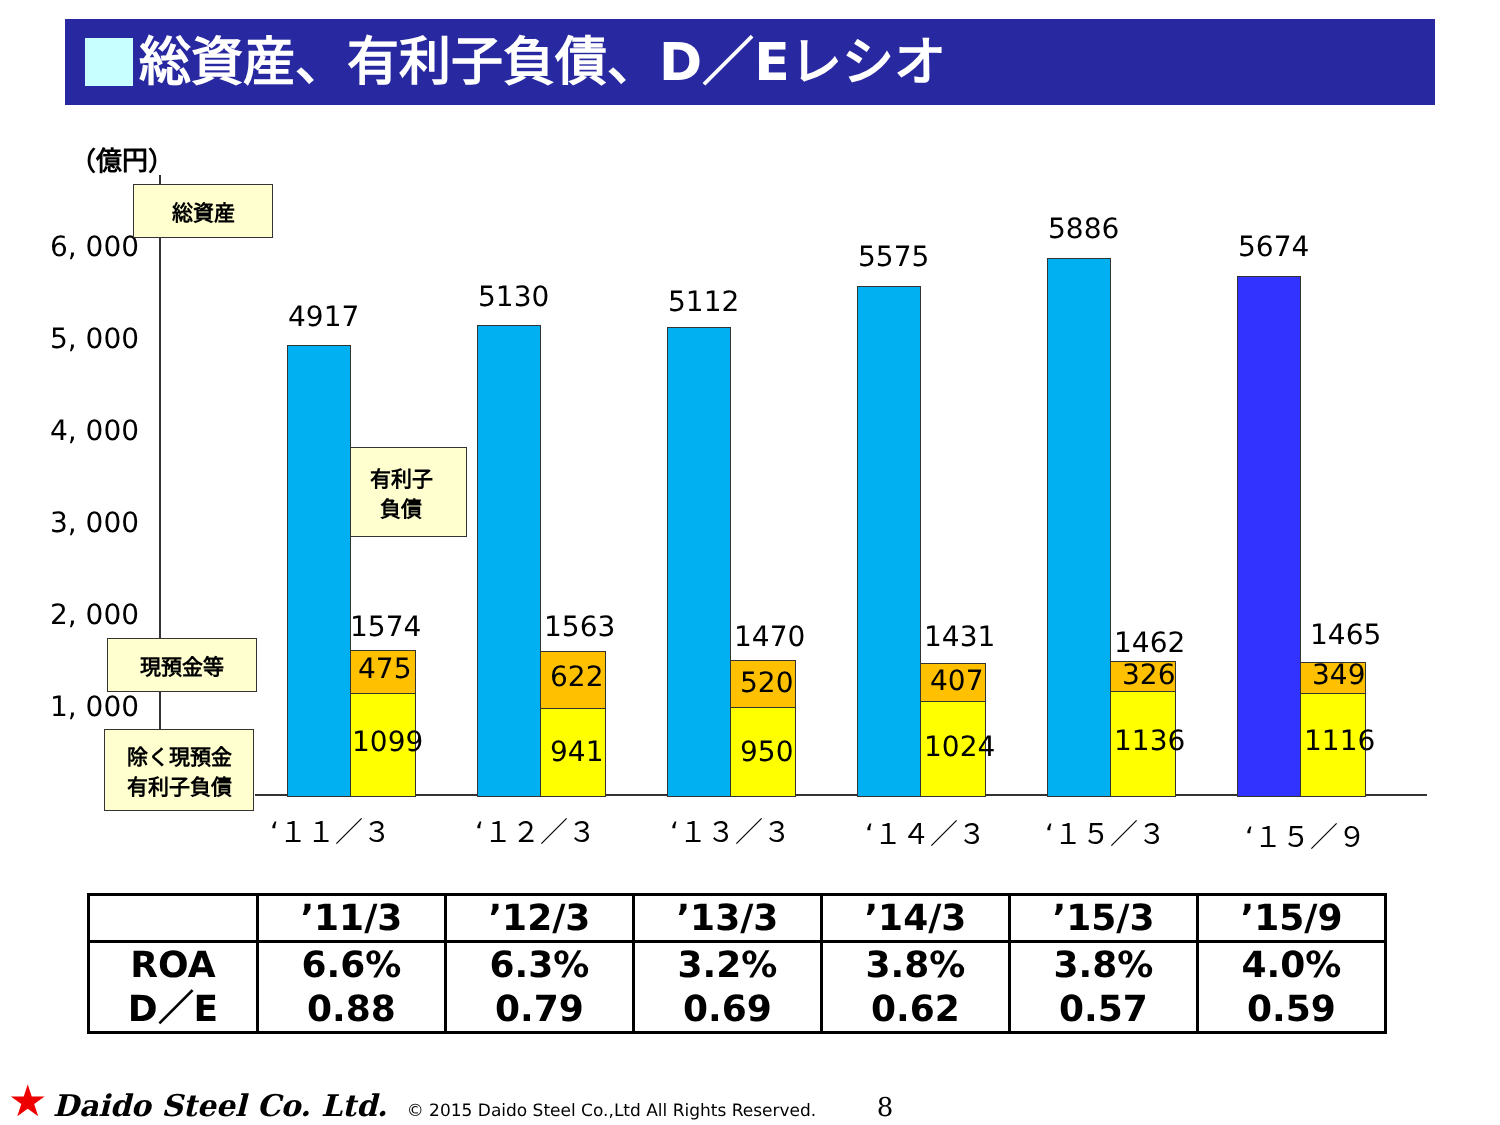総資産、有利子負債、D／Eレシオ
（億円）
6, 000
5, 000
4, 000
3, 000
2, 000
1, 000
総資産
有利子
負債
現預金等
除く現預金
有利子負債
4917
1574
475
1099
5130
1563
622
941
5112
1470
520
950
5575
1431
407
1024
5886
1462
326
1136
5674
1465
349
1116
‘１１／３ ‘１２／３ ‘１３／３ ‘１４／３ ‘１５／３ ‘１５／９
| | ’11/3 | ’12/3 | ’13/3 | ’14/3 | ’15/3 | ’15/9 |
| --- | --- | --- | --- | --- | --- | --- |
| ROA D／E | 6.6% 0.88 | 6.3% 0.79 | 3.2% 0.69 | 3.8% 0.62 | 3.8% 0.57 | 4.0% 0.59 |
★ Daido Steel Co. Ltd. © 2015 Daido Steel Co.,Ltd All Rights Reserved. 8